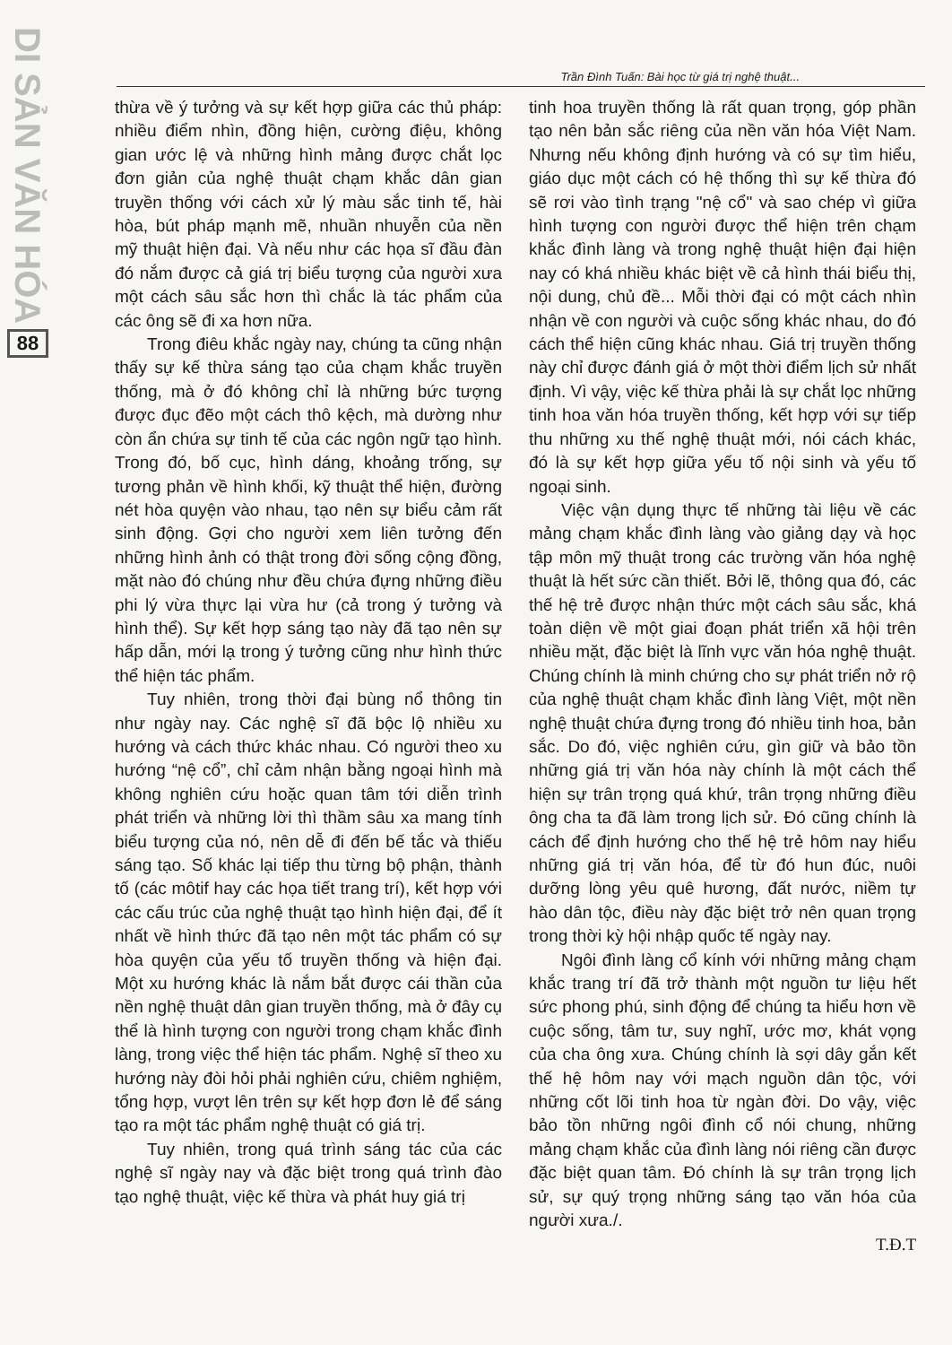DI SẢN VĂN HÓA
88
Trần Đình Tuấn: Bài học từ giá trị nghệ thuật...
thừa về ý tưởng và sự kết hợp giữa các thủ pháp: nhiều điểm nhìn, đồng hiện, cường điệu, không gian ước lệ và những hình mảng được chắt lọc đơn giản của nghệ thuật chạm khắc dân gian truyền thống với cách xử lý màu sắc tinh tế, hài hòa, bút pháp mạnh mẽ, nhuần nhuyễn của nền mỹ thuật hiện đại. Và nếu như các họa sĩ đầu đàn đó nắm được cả giá trị biểu tượng của người xưa một cách sâu sắc hơn thì chắc là tác phẩm của các ông sẽ đi xa hơn nữa.
Trong điêu khắc ngày nay, chúng ta cũng nhận thấy sự kế thừa sáng tạo của chạm khắc truyền thống, mà ở đó không chỉ là những bức tượng được đục đẽo một cách thô kệch, mà dường như còn ẩn chứa sự tinh tế của các ngôn ngữ tạo hình. Trong đó, bố cục, hình dáng, khoảng trống, sự tương phản về hình khối, kỹ thuật thể hiện, đường nét hòa quyện vào nhau, tạo nên sự biểu cảm rất sinh động. Gợi cho người xem liên tưởng đến những hình ảnh có thật trong đời sống cộng đồng, mặt nào đó chúng như đều chứa đựng những điều phi lý vừa thực lại vừa hư (cả trong ý tưởng và hình thể). Sự kết hợp sáng tạo này đã tạo nên sự hấp dẫn, mới lạ trong ý tưởng cũng như hình thức thể hiện tác phẩm.
Tuy nhiên, trong thời đại bùng nổ thông tin như ngày nay. Các nghệ sĩ đã bộc lộ nhiều xu hướng và cách thức khác nhau. Có người theo xu hướng “nệ cổ”, chỉ cảm nhận bằng ngoại hình mà không nghiên cứu hoặc quan tâm tới diễn trình phát triển và những lời thì thầm sâu xa mang tính biểu tượng của nó, nên dễ đi đến bế tắc và thiếu sáng tạo. Số khác lại tiếp thu từng bộ phận, thành tố (các môtif hay các họa tiết trang trí), kết hợp với các cấu trúc của nghệ thuật tạo hình hiện đại, để ít nhất về hình thức đã tạo nên một tác phẩm có sự hòa quyện của yếu tố truyền thống và hiện đại. Một xu hướng khác là nắm bắt được cái thần của nền nghệ thuật dân gian truyền thống, mà ở đây cụ thể là hình tượng con người trong chạm khắc đình làng, trong việc thể hiện tác phẩm. Nghệ sĩ theo xu hướng này đòi hỏi phải nghiên cứu, chiêm nghiệm, tổng hợp, vượt lên trên sự kết hợp đơn lẻ để sáng tạo ra một tác phẩm nghệ thuật có giá trị.
Tuy nhiên, trong quá trình sáng tác của các nghệ sĩ ngày nay và đặc biệt trong quá trình đào tạo nghệ thuật, việc kế thừa và phát huy giá trị
tinh hoa truyền thống là rất quan trọng, góp phần tạo nên bản sắc riêng của nền văn hóa Việt Nam. Nhưng nếu không định hướng và có sự tìm hiểu, giáo dục một cách có hệ thống thì sự kế thừa đó sẽ rơi vào tình trạng "nệ cổ" và sao chép vì giữa hình tượng con người được thể hiện trên chạm khắc đình làng và trong nghệ thuật hiện đại hiện nay có khá nhiều khác biệt về cả hình thái biểu thị, nội dung, chủ đề... Mỗi thời đại có một cách nhìn nhận về con người và cuộc sống khác nhau, do đó cách thể hiện cũng khác nhau. Giá trị truyền thống này chỉ được đánh giá ở một thời điểm lịch sử nhất định. Vì vậy, việc kế thừa phải là sự chắt lọc những tinh hoa văn hóa truyền thống, kết hợp với sự tiếp thu những xu thế nghệ thuật mới, nói cách khác, đó là sự kết hợp giữa yếu tố nội sinh và yếu tố ngoại sinh.
Việc vận dụng thực tế những tài liệu về các mảng chạm khắc đình làng vào giảng dạy và học tập môn mỹ thuật trong các trường văn hóa nghệ thuật là hết sức cần thiết. Bởi lẽ, thông qua đó, các thế hệ trẻ được nhận thức một cách sâu sắc, khá toàn diện về một giai đoạn phát triển xã hội trên nhiều mặt, đặc biệt là lĩnh vực văn hóa nghệ thuật. Chúng chính là minh chứng cho sự phát triển nở rộ của nghệ thuật chạm khắc đình làng Việt, một nền nghệ thuật chứa đựng trong đó nhiều tinh hoa, bản sắc. Do đó, việc nghiên cứu, gìn giữ và bảo tồn những giá trị văn hóa này chính là một cách thể hiện sự trân trọng quá khứ, trân trọng những điều ông cha ta đã làm trong lịch sử. Đó cũng chính là cách để định hướng cho thế hệ trẻ hôm nay hiểu những giá trị văn hóa, để từ đó hun đúc, nuôi dưỡng lòng yêu quê hương, đất nước, niềm tự hào dân tộc, điều này đặc biệt trở nên quan trọng trong thời kỳ hội nhập quốc tế ngày nay.
Ngôi đình làng cổ kính với những mảng chạm khắc trang trí đã trở thành một nguồn tư liệu hết sức phong phú, sinh động để chúng ta hiểu hơn về cuộc sống, tâm tư, suy nghĩ, ước mơ, khát vọng của cha ông xưa. Chúng chính là sợi dây gắn kết thế hệ hôm nay với mạch nguồn dân tộc, với những cốt lõi tinh hoa từ ngàn đời. Do vậy, việc bảo tồn những ngôi đình cổ nói chung, những mảng chạm khắc của đình làng nói riêng cần được đặc biệt quan tâm. Đó chính là sự trân trọng lịch sử, sự quý trọng những sáng tạo văn hóa của người xưa./.
T.Đ.T